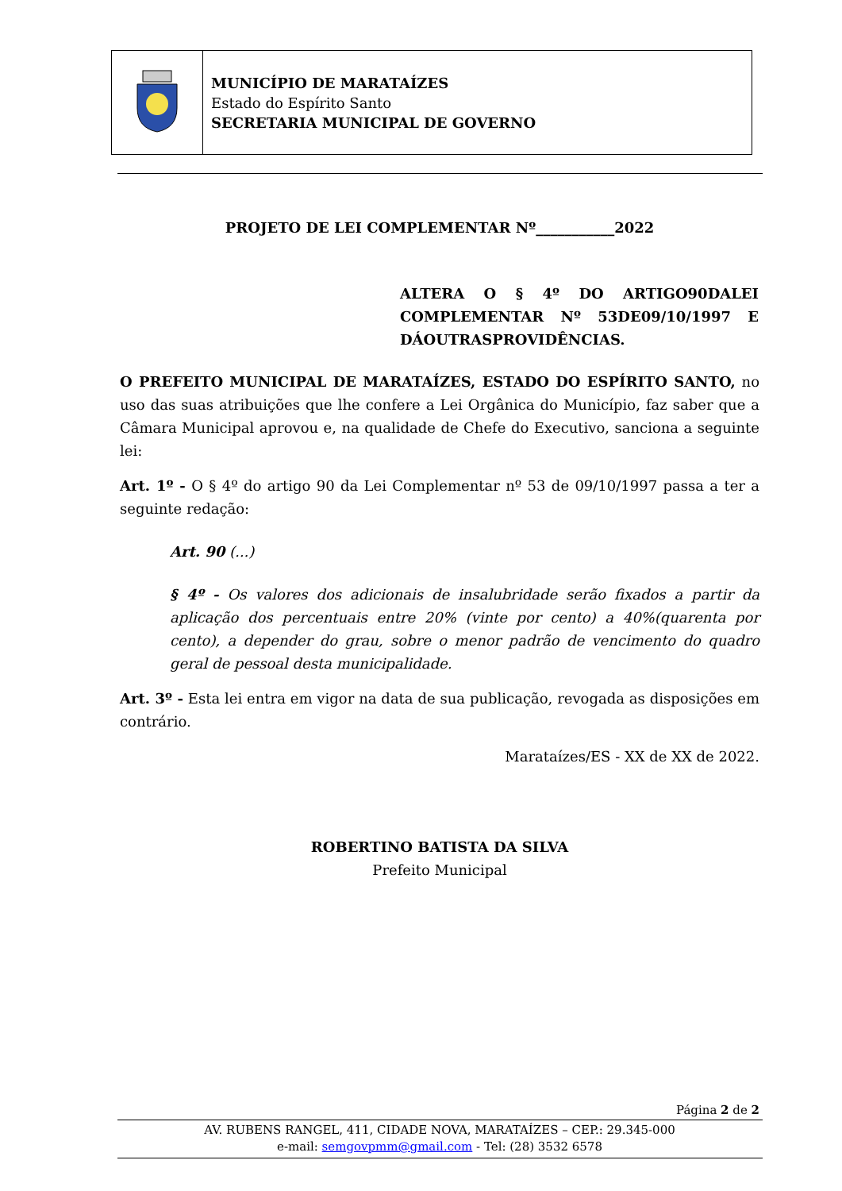| | MUNICÍPIO DE MARATAÍZES Estado do Espírito Santo SECRETARIA MUNICIPAL DE GOVERNO |
PROJETO DE LEI COMPLEMENTAR Nº___________2022
ALTERA O § 4º DO ARTIGO90DALEI COMPLEMENTAR Nº 53DE09/10/1997 E DÁOUTRASPROVIDÊNCIAS.
O PREFEITO MUNICIPAL DE MARATAÍZES, ESTADO DO ESPÍRITO SANTO, no uso das suas atribuições que lhe confere a Lei Orgânica do Município, faz saber que a Câmara Municipal aprovou e, na qualidade de Chefe do Executivo, sanciona a seguinte lei:
Art. 1º - O § 4º do artigo 90 da Lei Complementar nº 53 de 09/10/1997 passa a ter a seguinte redação:
Art. 90 (...)
§ 4º - Os valores dos adicionais de insalubridade serão fixados a partir da aplicação dos percentuais entre 20% (vinte por cento) a 40%(quarenta por cento), a depender do grau, sobre o menor padrão de vencimento do quadro geral de pessoal desta municipalidade.
Art. 3º - Esta lei entra em vigor na data de sua publicação, revogada as disposições em contrário.
Marataízes/ES - XX de XX de 2022.
ROBERTINO BATISTA DA SILVA
Prefeito Municipal
Página 2 de 2
AV. RUBENS RANGEL, 411, CIDADE NOVA, MARATAÍZES – CEP.: 29.345-000
e-mail: semgovpmm@gmail.com - Tel: (28) 3532 6578